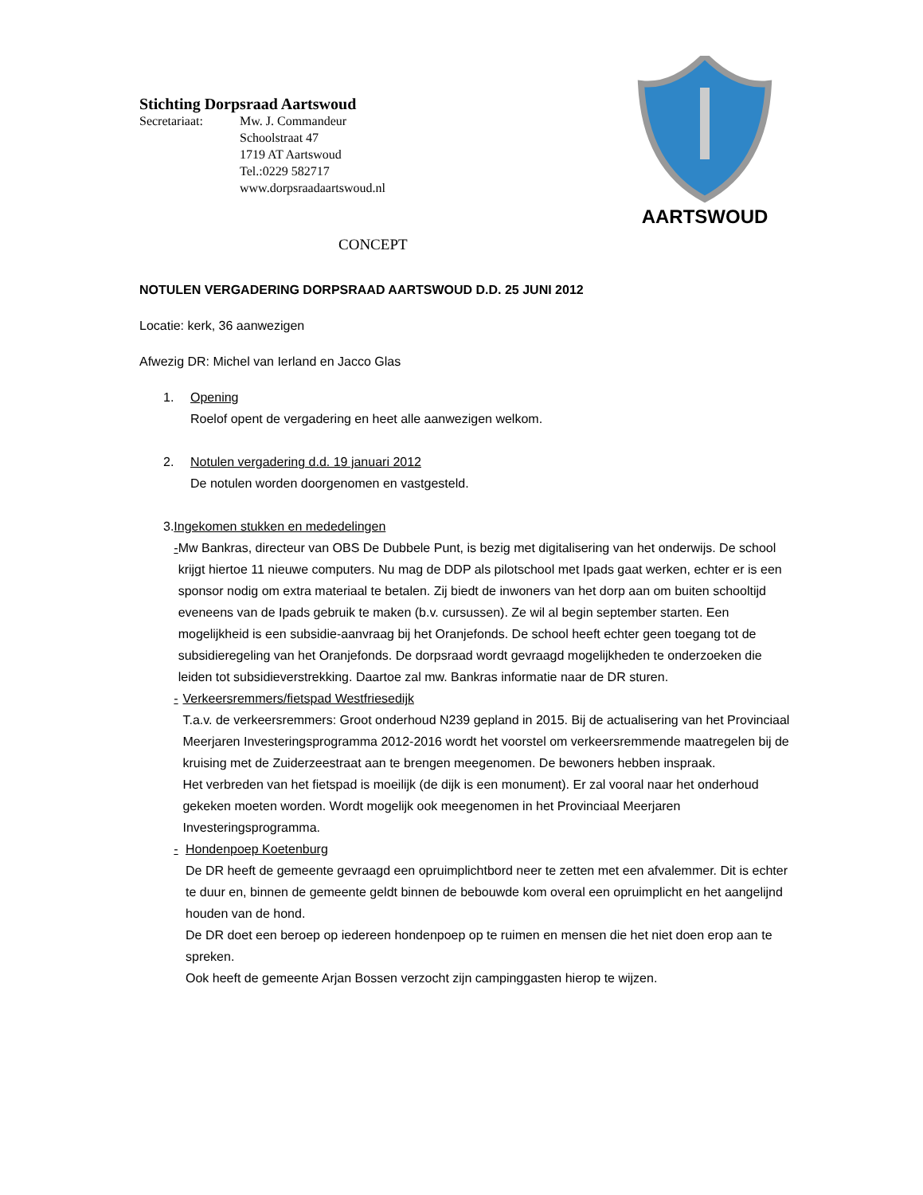AARTSWOUD
Stichting Dorpsraad Aartswoud
Secretariaat: Mw. J. Commandeur
Schoolstraat 47
1719 AT Aartswoud
Tel.:0229 582717
www.dorpsraadaartswoud.nl
CONCEPT
NOTULEN VERGADERING DORPSRAAD AARTSWOUD D.D. 25 JUNI 2012
Locatie: kerk, 36 aanwezigen
Afwezig DR: Michel van Ierland en Jacco Glas
1. Opening
Roelof opent de vergadering en heet alle aanwezigen welkom.
2. Notulen vergadering d.d. 19 januari 2012
De notulen worden doorgenomen en vastgesteld.
3. Ingekomen stukken en mededelingen
- Mw Bankras, directeur van OBS De Dubbele Punt, is bezig met digitalisering van het onderwijs. De school krijgt hiertoe 11 nieuwe computers. Nu mag de DDP als pilotschool met Ipads gaat werken, echter er is een sponsor nodig om extra materiaal te betalen. Zij biedt de inwoners van het dorp aan om buiten schooltijd eveneens van de Ipads gebruik te maken (b.v. cursussen). Ze wil al begin september starten. Een mogelijkheid is een subsidie-aanvraag bij het Oranjefonds. De school heeft echter geen toegang tot de subsidieregeling van het Oranjefonds. De dorpsraad wordt gevraagd mogelijkheden te onderzoeken die leiden tot subsidieverstrekking. Daartoe zal mw. Bankras informatie naar de DR sturen.
- Verkeersremmers/fietspad Westfriesedijk
T.a.v. de verkeersremmers: Groot onderhoud N239 gepland in 2015. Bij de actualisering van het Provinciaal Meerjaren Investeringsprogramma 2012-2016 wordt het voorstel om verkeersremmende maatregelen bij de kruising met de Zuiderzeestraat aan te brengen meegenomen. De bewoners hebben inspraak.
Het verbreden van het fietspad is moeilijk (de dijk is een monument). Er zal vooral naar het onderhoud gekeken moeten worden. Wordt mogelijk ook meegenomen in het Provinciaal Meerjaren Investeringsprogramma.
- Hondenpoep Koetenburg
De DR heeft de gemeente gevraagd een opruimplichtbord neer te zetten met een afvalemmer. Dit is echter te duur en, binnen de gemeente geldt binnen de bebouwde kom overal een opruimplicht en het aangelijnd houden van de hond.
De DR doet een beroep op iedereen hondenpoep op te ruimen en mensen die het niet doen erop aan te spreken.
Ook heeft de gemeente Arjan Bossen verzocht zijn campinggasten hierop te wijzen.